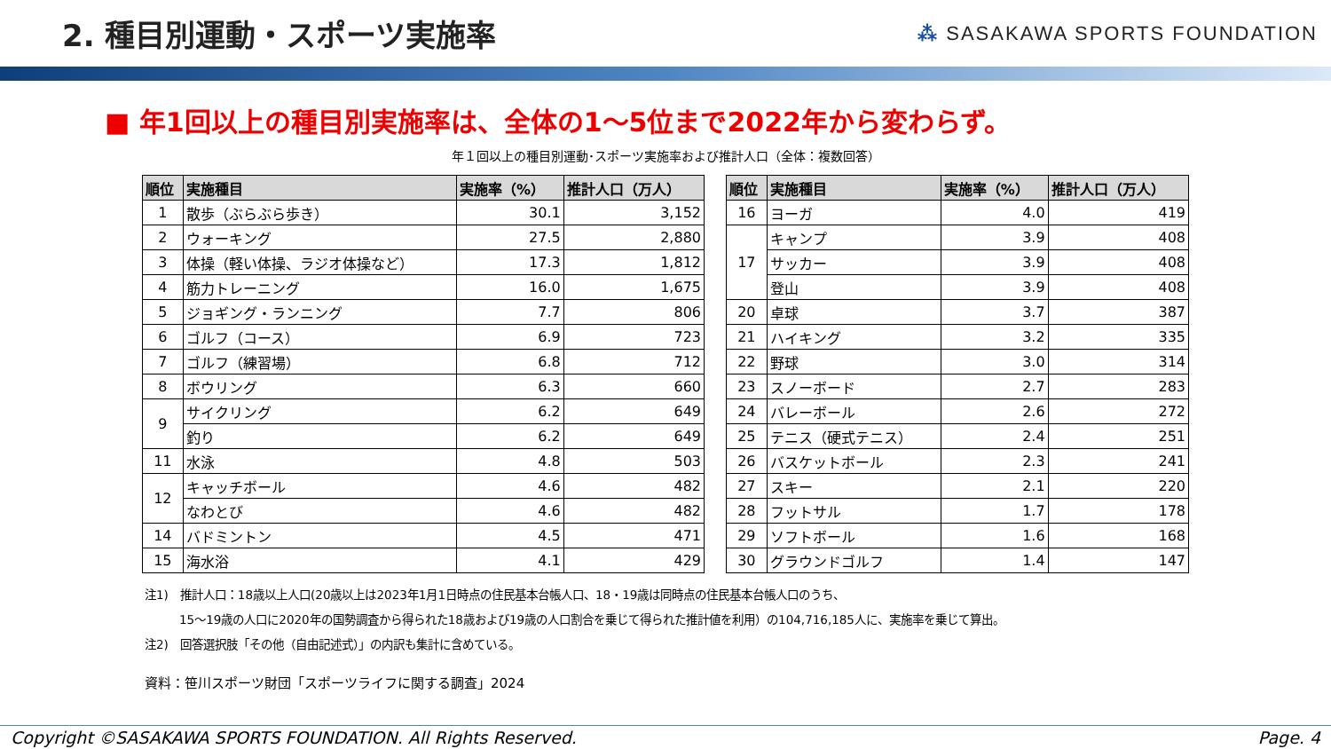2. 種目別運動・スポーツ実施率
⁂ SASAKAWA SPORTS FOUNDATION
■ 年1回以上の種目別実施率は、全体の1～5位まで2022年から変わらず。
年１回以上の種目別運動･スポーツ実施率および推計人口（全体：複数回答）
| 順位 | 実施種目 | 実施率（%） | 推計人口（万人） |
| --- | --- | --- | --- |
| 1 | 散歩（ぶらぶら歩き） | 30.1 | 3,152 |
| 2 | ウォーキング | 27.5 | 2,880 |
| 3 | 体操（軽い体操、ラジオ体操など） | 17.3 | 1,812 |
| 4 | 筋力トレーニング | 16.0 | 1,675 |
| 5 | ジョギング・ランニング | 7.7 | 806 |
| 6 | ゴルフ（コース） | 6.9 | 723 |
| 7 | ゴルフ（練習場） | 6.8 | 712 |
| 8 | ボウリング | 6.3 | 660 |
| 9 | サイクリング | 6.2 | 649 |
| | 釣り | 6.2 | 649 |
| 11 | 水泳 | 4.8 | 503 |
| 12 | キャッチボール | 4.6 | 482 |
| | なわとび | 4.6 | 482 |
| 14 | バドミントン | 4.5 | 471 |
| 15 | 海水浴 | 4.1 | 429 |
| 順位 | 実施種目 | 実施率（%） | 推計人口（万人） |
| --- | --- | --- | --- |
| 16 | ヨーガ | 4.0 | 419 |
| 17 | キャンプ | 3.9 | 408 |
| | サッカー | 3.9 | 408 |
| | 登山 | 3.9 | 408 |
| 20 | 卓球 | 3.7 | 387 |
| 21 | ハイキング | 3.2 | 335 |
| 22 | 野球 | 3.0 | 314 |
| 23 | スノーボード | 2.7 | 283 |
| 24 | バレーボール | 2.6 | 272 |
| 25 | テニス（硬式テニス） | 2.4 | 251 |
| 26 | バスケットボール | 2.3 | 241 |
| 27 | スキー | 2.1 | 220 |
| 28 | フットサル | 1.7 | 178 |
| 29 | ソフトボール | 1.6 | 168 |
| 30 | グラウンドゴルフ | 1.4 | 147 |
注1)　推計人口：18歳以上人口(20歳以上は2023年1月1日時点の住民基本台帳人口、18・19歳は同時点の住民基本台帳人口のうち、
　　　15～19歳の人口に2020年の国勢調査から得られた18歳および19歳の人口割合を乗じて得られた推計値を利用）の104,716,185人に、実施率を乗じて算出。
注2)　回答選択肢「その他（自由記述式）」の内訳も集計に含めている。
資料：笹川スポーツ財団「スポーツライフに関する調査」2024
Copyright ©SASAKAWA SPORTS FOUNDATION. All Rights Reserved. Page. 4